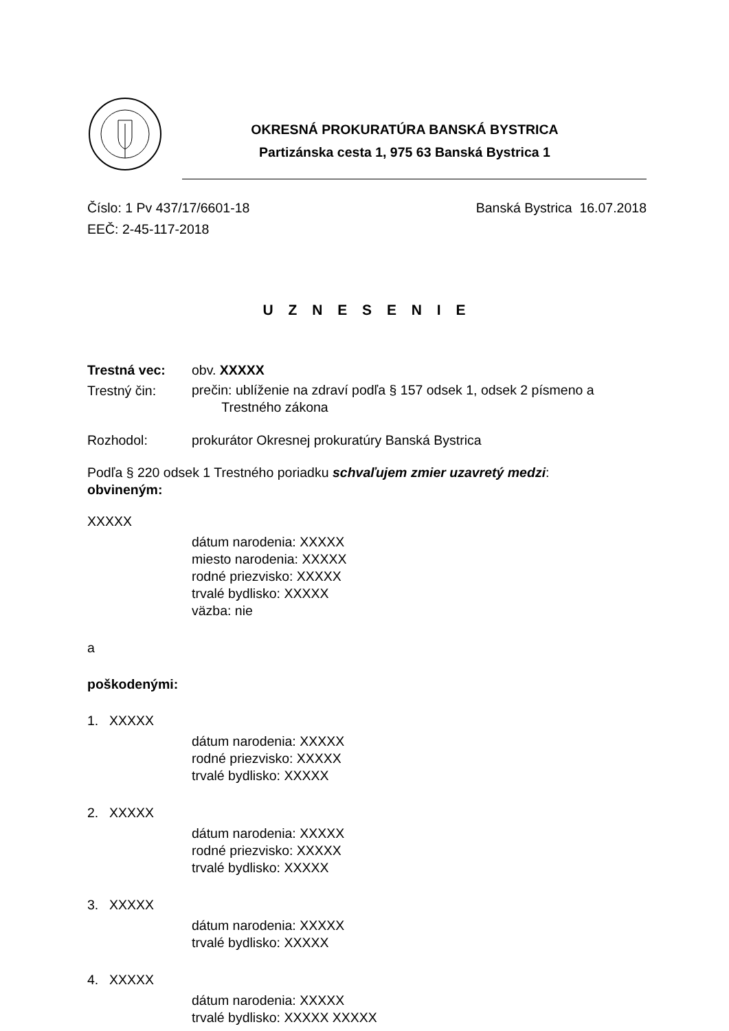OKRESNÁ PROKURATÚRA BANSKÁ BYSTRICA
Partizánska cesta 1, 975 63 Banská Bystrica 1
Číslo: 1 Pv 437/17/6601-18
EEČ: 2-45-117-2018
Banská Bystrica 16.07.2018
U Z N E S E N I E
Trestná vec: obv. XXXXX
Trestný čin:
prečin: ublíženie na zdraví podľa § 157 odsek 1, odsek 2 písmeno a
Trestného zákona
Rozhodol: prokurátor Okresnej prokuratúry Banská Bystrica
Podľa § 220 odsek 1 Trestného poriadku schvaľujem zmier uzavretý medzi:
obvineným:
XXXXX
dátum narodenia: XXXXX
miesto narodenia: XXXXX
rodné priezvisko: XXXXX
trvalé bydlisko: XXXXX
väzba: nie
a
poškodenými:
1. XXXXX
dátum narodenia: XXXXX
rodné priezvisko: XXXXX
trvalé bydlisko: XXXXX
2. XXXXX
dátum narodenia: XXXXX
rodné priezvisko: XXXXX
trvalé bydlisko: XXXXX
3. XXXXX
dátum narodenia: XXXXX
trvalé bydlisko: XXXXX
4. XXXXX
dátum narodenia: XXXXX
trvalé bydlisko: XXXXX XXXXX